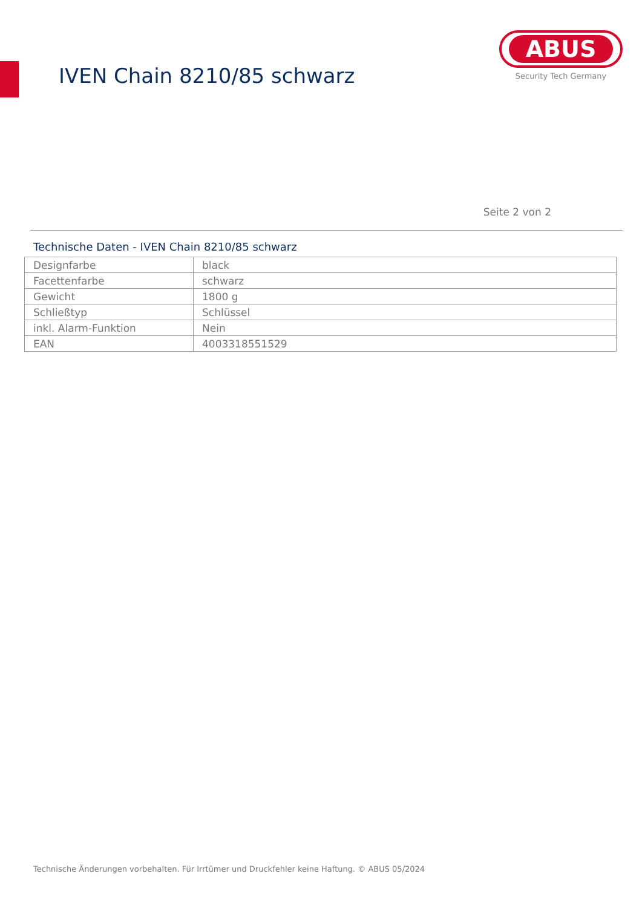IVEN Chain 8210/85 schwarz
ABUS
Security Tech Germany
Seite 2 von 2
Technische Daten - IVEN Chain 8210/85 schwarz
| Designfarbe | black |
| Facettenfarbe | schwarz |
| Gewicht | 1800 g |
| Schließtyp | Schlüssel |
| inkl. Alarm-Funktion | Nein |
| EAN | 4003318551529 |
Technische Änderungen vorbehalten. Für Irrtümer und Druckfehler keine Haftung. © ABUS 05/2024